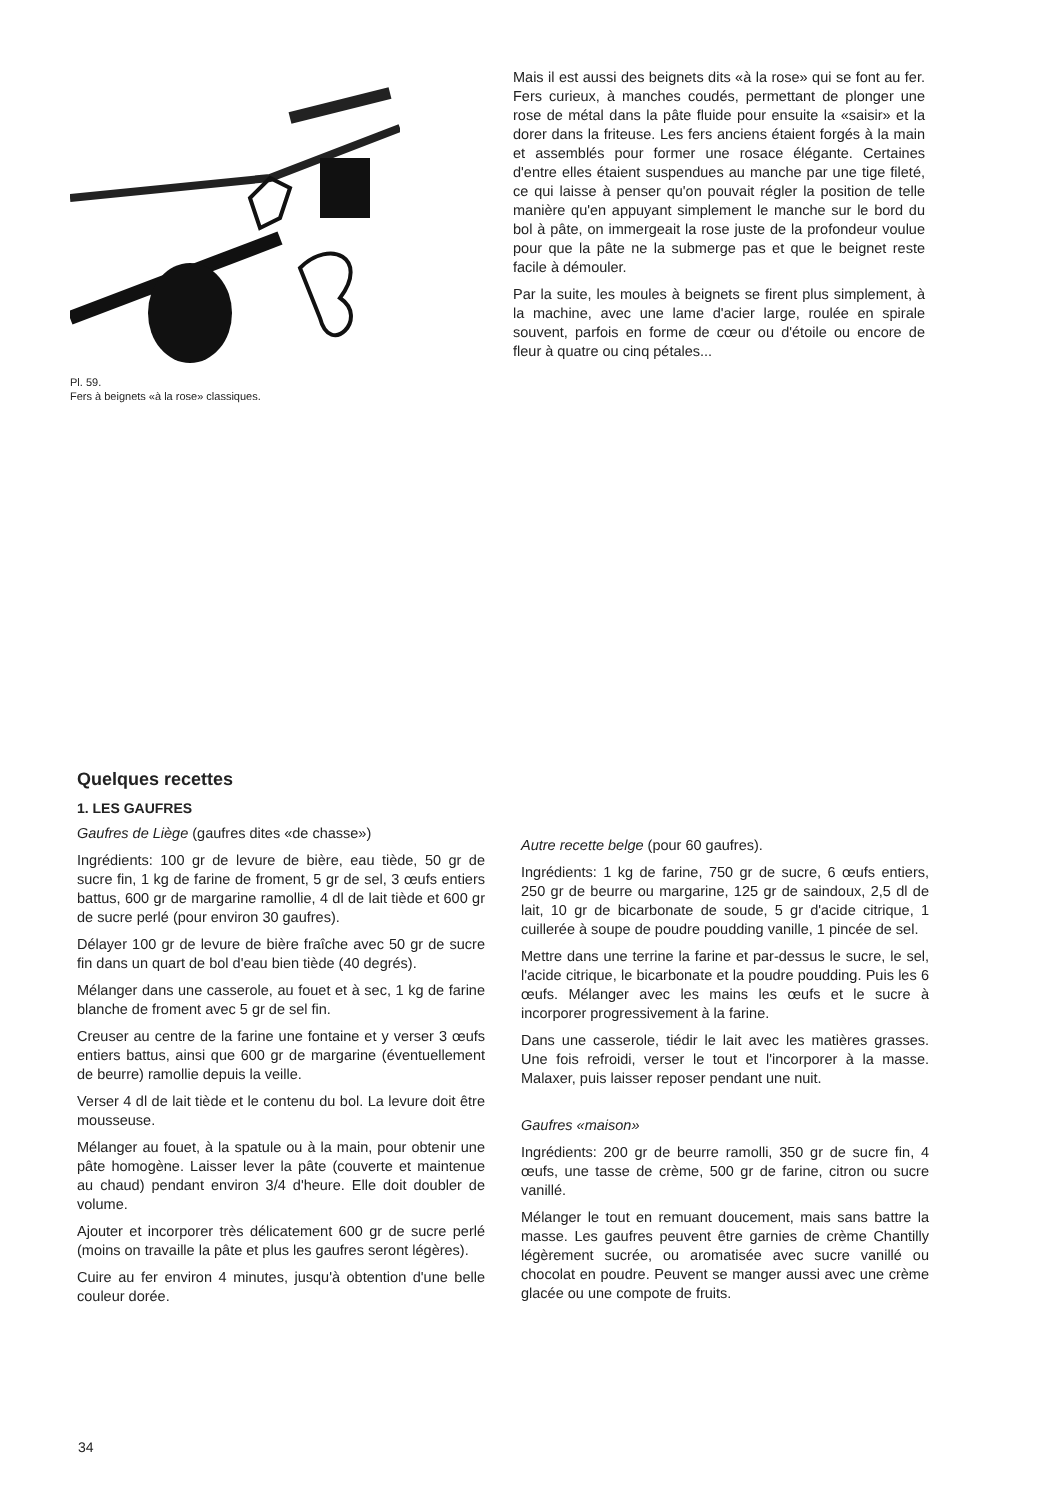Pl. 59.
Fers à beignets «à la rose» classiques.
Mais il est aussi des beignets dits «à la rose» qui se font au fer. Fers curieux, à manches coudés, permettant de plonger une rose de métal dans la pâte fluide pour ensuite la «saisir» et la dorer dans la friteuse. Les fers anciens étaient forgés à la main et assemblés pour former une rosace élégante. Certaines d'entre elles étaient suspendues au manche par une tige fileté, ce qui laisse à penser qu'on pouvait régler la position de telle manière qu'en appuyant simplement le manche sur le bord du bol à pâte, on immergeait la rose juste de la profondeur voulue pour que la pâte ne la submerge pas et que le beignet reste facile à démouler.
Par la suite, les moules à beignets se firent plus simplement, à la machine, avec une lame d'acier large, roulée en spirale souvent, parfois en forme de cœur ou d'étoile ou encore de fleur à quatre ou cinq pétales...
Quelques recettes
1. LES GAUFRES
Gaufres de Liège (gaufres dites «de chasse»)
Ingrédients: 100 gr de levure de bière, eau tiède, 50 gr de sucre fin, 1 kg de farine de froment, 5 gr de sel, 3 œufs entiers battus, 600 gr de margarine ramollie, 4 dl de lait tiède et 600 gr de sucre perlé (pour environ 30 gaufres).
Délayer 100 gr de levure de bière fraîche avec 50 gr de sucre fin dans un quart de bol d'eau bien tiède (40 degrés).
Mélanger dans une casserole, au fouet et à sec, 1 kg de farine blanche de froment avec 5 gr de sel fin.
Creuser au centre de la farine une fontaine et y verser 3 œufs entiers battus, ainsi que 600 gr de margarine (éventuellement de beurre) ramollie depuis la veille.
Verser 4 dl de lait tiède et le contenu du bol. La levure doit être mousseuse.
Mélanger au fouet, à la spatule ou à la main, pour obtenir une pâte homogène. Laisser lever la pâte (couverte et maintenue au chaud) pendant environ 3/4 d'heure. Elle doit doubler de volume.
Ajouter et incorporer très délicatement 600 gr de sucre perlé (moins on travaille la pâte et plus les gaufres seront légères).
Cuire au fer environ 4 minutes, jusqu'à obtention d'une belle couleur dorée.
Autre recette belge (pour 60 gaufres).
Ingrédients: 1 kg de farine, 750 gr de sucre, 6 œufs entiers, 250 gr de beurre ou margarine, 125 gr de saindoux, 2,5 dl de lait, 10 gr de bicarbonate de soude, 5 gr d'acide citrique, 1 cuillerée à soupe de poudre poudding vanille, 1 pincée de sel.
Mettre dans une terrine la farine et par-dessus le sucre, le sel, l'acide citrique, le bicarbonate et la poudre poudding. Puis les 6 œufs. Mélanger avec les mains les œufs et le sucre à incorporer progressivement à la farine.
Dans une casserole, tiédir le lait avec les matières grasses. Une fois refroidi, verser le tout et l'incorporer à la masse. Malaxer, puis laisser reposer pendant une nuit.
Gaufres «maison»
Ingrédients: 200 gr de beurre ramolli, 350 gr de sucre fin, 4 œufs, une tasse de crème, 500 gr de farine, citron ou sucre vanillé.
Mélanger le tout en remuant doucement, mais sans battre la masse. Les gaufres peuvent être garnies de crème Chantilly légèrement sucrée, ou aromatisée avec sucre vanillé ou chocolat en poudre. Peuvent se manger aussi avec une crème glacée ou une compote de fruits.
34